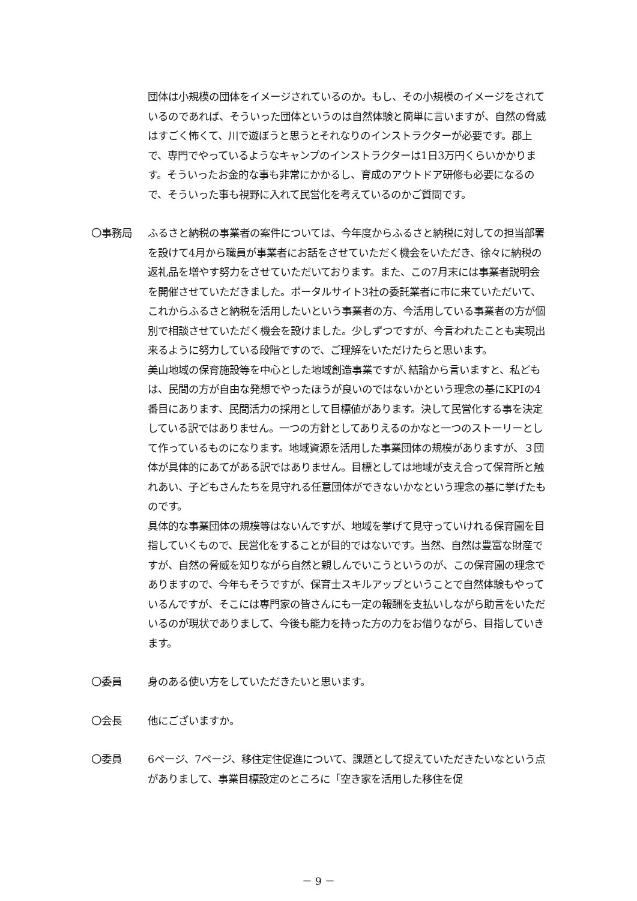団体は小規模の団体をイメージされているのか。もし、その小規模のイメージをされているのであれば、そういった団体というのは自然体験と簡単に言いますが、自然の脅威はすごく怖くて、川で遊ぼうと思うとそれなりのインストラクターが必要です。郡上で、専門でやっているようなキャンプのインストラクターは1日3万円くらいかかります。そういったお金的な事も非常にかかるし、育成のアウトドア研修も必要になるので、そういった事も視野に入れて民営化を考えているのかご質問です。
〇事務局 ふるさと納税の事業者の案件については、今年度からふるさと納税に対しての担当部署を設けて4月から職員が事業者にお話をさせていただく機会をいただき、徐々に納税の返礼品を増やす努力をさせていただいております。また、この7月末には事業者説明会を開催させていただきました。ポータルサイト3社の委託業者に市に来ていただいて、これからふるさと納税を活用したいという事業者の方、今活用している事業者の方が個別で相談させていただく機会を設けました。少しずつですが、今言われたことも実現出来るように努力している段階ですので、ご理解をいただけたらと思います。
美山地域の保育施設等を中心とした地域創造事業ですが､結論から言いますと、私どもは、民間の方が自由な発想でやったほうが良いのではないかという理念の基にKPIの4番目にあります、民間活力の採用として目標値があります。決して民営化する事を決定している訳ではありません。一つの方針としてありえるのかなと一つのストーリーとして作っているものになります。地域資源を活用した事業団体の規模がありますが、３団体が具体的にあてがある訳ではありません。目標としては地域が支え合って保育所と触れあい、子どもさんたちを見守れる任意団体ができないかなという理念の基に挙げたものです。
具体的な事業団体の規模等はないんですが、地域を挙げて見守っていけれる保育園を目指していくもので、民営化をすることが目的ではないです。当然、自然は豊富な財産ですが、自然の脅威を知りながら自然と親しんでいこうというのが、この保育園の理念でありますので、今年もそうですが、保育士スキルアップということで自然体験もやっているんですが、そこには専門家の皆さんにも一定の報酬を支払いしながら助言をいただいるのが現状でありまして、今後も能力を持った方の力をお借りながら、目指していきます。
〇委員 身のある使い方をしていただきたいと思います。
〇会長 他にございますか。
〇委員 6ページ、7ページ、移住定住促進について、課題として捉えていただきたいなという点がありまして、事業目標設定のところに「空き家を活用した移住を促
－ 9 －